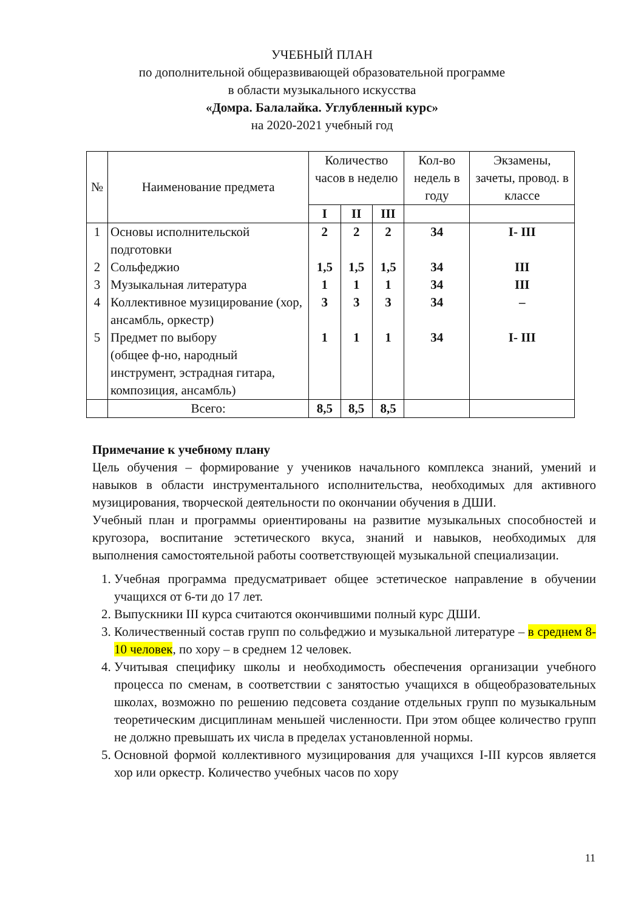УЧЕБНЫЙ ПЛАН
по дополнительной общеразвивающей образовательной программе
в области музыкального искусства
«Домра. Балалайка. Углубленный курс»
на 2020-2021 учебный год
| № | Наименование предмета | Количество часов в неделю | | | Кол-во недель в году | Экзамены, зачеты, провод. в классе |
| --- | --- | --- | --- | --- | --- | --- |
| | | I | II | III | | |
| 1 2 3 4 5 | Основы исполнительской подготовки Сольфеджио Музыкальная литература Коллективное музицирование (хор, ансамбль, оркестр) Предмет по выбору (общее ф-но, народный инструмент, эстрадная гитара, композиция, ансамбль) | 2 1,5 1 3 1 | 2 1,5 1 3 1 | 2 1,5 1 3 1 | 34 34 34 34 34 | I- III III III – I- III |
| | Всего: | 8,5 | 8,5 | 8,5 | | |
Примечание к учебному плану
Цель обучения – формирование у учеников начального комплекса знаний, умений и навыков в области инструментального исполнительства, необходимых для активного музицирования, творческой деятельности по окончании обучения в ДШИ.
Учебный план и программы ориентированы на развитие музыкальных способностей и кругозора, воспитание эстетического вкуса, знаний и навыков, необходимых для выполнения самостоятельной работы соответствующей музыкальной специализации.
1. Учебная программа предусматривает общее эстетическое направление в обучении учащихся от 6-ти до 17 лет.
2. Выпускники III курса считаются окончившими полный курс ДШИ.
3. Количественный состав групп по сольфеджио и музыкальной литературе – в среднем 8-10 человек, по хору – в среднем 12 человек.
4. Учитывая специфику школы и необходимость обеспечения организации учебного процесса по сменам, в соответствии с занятостью учащихся в общеобразовательных школах, возможно по решению педсовета создание отдельных групп по музыкальным теоретическим дисциплинам меньшей численности. При этом общее количество групп не должно превышать их числа в пределах установленной нормы.
5. Основной формой коллективного музицирования для учащихся I-III курсов является хор или оркестр. Количество учебных часов по хору
11